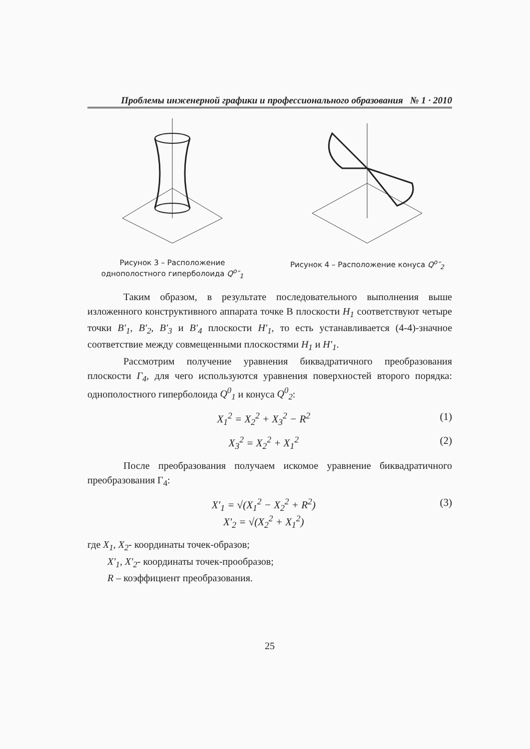Проблемы инженерной графики и профессионального образования № 1 · 2010
Рисунок 3 – Расположение однополостного гиперболоида Q<sup>o</sup>″<sub>1</sub>
Рисунок 4 – Расположение конуса Q<sup>o</sup>″<sub>2</sub>
Таким образом, в результате последовательного выполнения выше изложенного конструктивного аппарата точке В плоскости H<sub>1</sub> соответствуют четыре точки B′<sub>1</sub>, B′<sub>2</sub>, B′<sub>3</sub> и B′<sub>4</sub> плоскости H′<sub>1</sub>, то есть устанавливается (4-4)-значное соответствие между совмещенными плоскостями H<sub>1</sub> и H′<sub>1</sub>.
Рассмотрим получение уравнения биквадратичного преобразования плоскости Г<sub>4</sub>, для чего используются уравнения поверхностей второго порядка: однополостного гиперболоида Q<sup>0</sup><sub>1</sub> и конуса Q<sup>0</sup><sub>2</sub>:
X<sub>1</sub><sup>2</sup> = X<sub>2</sub><sup>2</sup> + X<sub>3</sub><sup>2</sup> − R<sup>2</sup> (1)
X<sub>3</sub><sup>2</sup> = X<sub>2</sub><sup>2</sup> + X<sub>1</sub><sup>2</sup> (2)
После преобразования получаем искомое уравнение биквадратичного преобразования Г<sub>4</sub>:
X′<sub>1</sub> = √(X<sub>1</sub><sup>2</sup> − X<sub>2</sub><sup>2</sup> + R<sup>2</sup>)
X′<sub>2</sub> = √(X<sub>2</sub><sup>2</sup> + X<sub>1</sub><sup>2</sup>) (3)
где X<sub>1</sub>, X<sub>2</sub>- координаты точек-образов;
X′<sub>1</sub>, X′<sub>2</sub>- координаты точек-прообразов;
R – коэффициент преобразования.
25